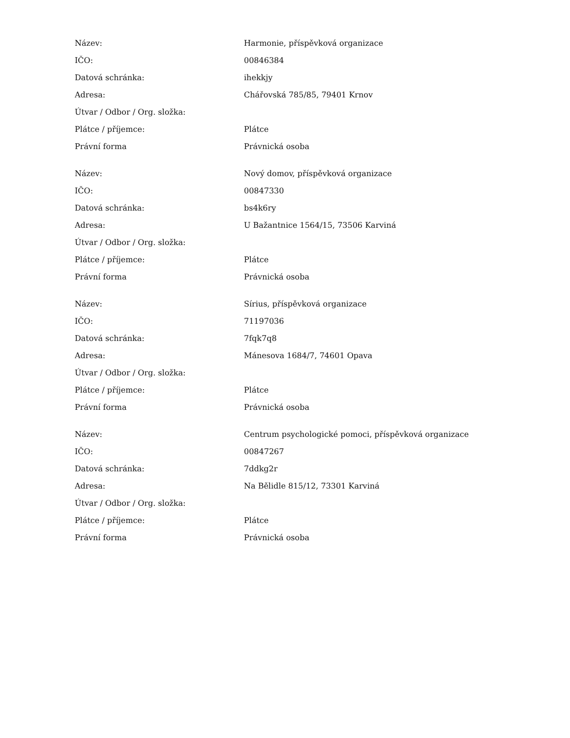| Název: | Harmonie, příspěvková organizace |
| IČO: | 00846384 |
| Datová schránka: | ihekkjy |
| Adresa: | Chářovská 785/85, 79401 Krnov |
| Útvar / Odbor / Org. složka: | |
| Plátce / příjemce: | Plátce |
| Právní forma | Právnická osoba |
| Název: | Nový domov, příspěvková organizace |
| IČO: | 00847330 |
| Datová schránka: | bs4k6ry |
| Adresa: | U Bažantnice 1564/15, 73506 Karviná |
| Útvar / Odbor / Org. složka: | |
| Plátce / příjemce: | Plátce |
| Právní forma | Právnická osoba |
| Název: | Sírius, příspěvková organizace |
| IČO: | 71197036 |
| Datová schránka: | 7fqk7q8 |
| Adresa: | Mánesova 1684/7, 74601 Opava |
| Útvar / Odbor / Org. složka: | |
| Plátce / příjemce: | Plátce |
| Právní forma | Právnická osoba |
| Název: | Centrum psychologické pomoci, příspěvková organizace |
| IČO: | 00847267 |
| Datová schránka: | 7ddkg2r |
| Adresa: | Na Bělidle 815/12, 73301 Karviná |
| Útvar / Odbor / Org. složka: | |
| Plátce / příjemce: | Plátce |
| Právní forma | Právnická osoba |